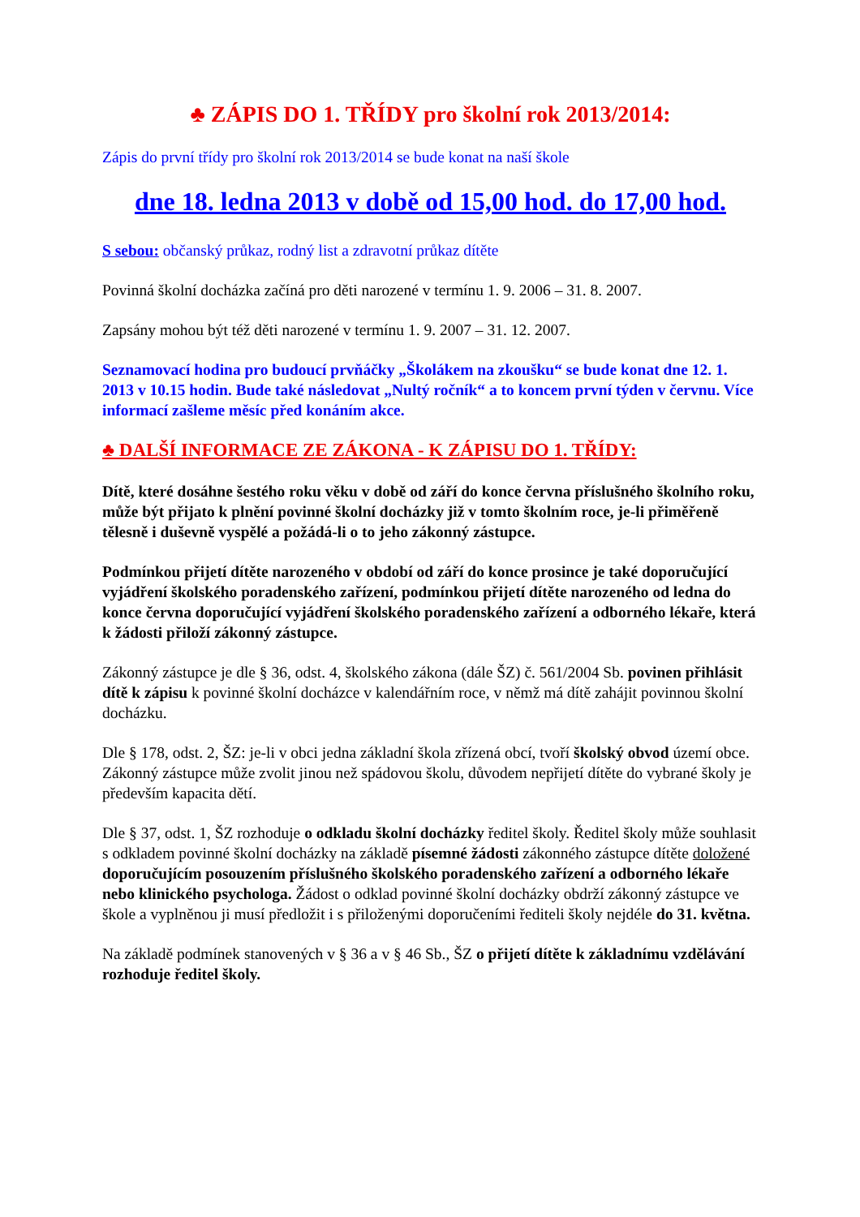♣ ZÁPIS DO 1. TŘÍDY pro školní rok 2013/2014:
Zápis do první třídy pro školní rok 2013/2014 se bude konat na naší škole
dne 18. ledna 2013 v době od 15,00 hod. do 17,00 hod.
S sebou: občanský průkaz, rodný list a zdravotní průkaz dítěte
Povinná školní docházka začíná pro děti narozené v termínu 1. 9. 2006 – 31. 8. 2007.
Zapsány mohou být též děti narozené v termínu 1. 9. 2007 – 31. 12. 2007.
Seznamovací hodina pro budoucí prvňáčky „Školákem na zkoušku“ se bude konat dne 12. 1. 2013 v 10.15 hodin. Bude také následovat „Nultý ročník“ a to koncem první týden v červnu. Více informací zašleme měsíc před konáním akce.
♣ DALŠÍ INFORMACE ZE ZÁKONA - K ZÁPISU DO 1. TŘÍDY:
Dítě, které dosáhne šestého roku věku v době od září do konce června příslušného školního roku, může být přijato k plnění povinné školní docházky již v tomto školním roce, je-li přiměřeně tělesně i duševně vyspělé a požádá-li o to jeho zákonný zástupce.
Podmínkou přijetí dítěte narozeného v období od září do konce prosince je také doporučující vyjádření školského poradenského zařízení, podmínkou přijetí dítěte narozeného od ledna do konce června doporučující vyjádření školského poradenského zařízení a odborného lékaře, která k žádosti přiloží zákonný zástupce.
Zákonný zástupce je dle § 36, odst. 4, školského zákona (dále ŠZ) č. 561/2004 Sb. povinen přihlásit dítě k zápisu k povinné školní docházce v kalendářním roce, v němž má dítě zahájit povinnou školní docházku.
Dle § 178, odst. 2, ŠZ: je-li v obci jedna základní škola zřízená obcí, tvoří školský obvod území obce. Zákonný zástupce může zvolit jinou než spádovou školu, důvodem nepřijetí dítěte do vybrané školy je především kapacita dětí.
Dle § 37, odst. 1, ŠZ rozhoduje o odkladu školní docházky ředitel školy. Ředitel školy může souhlasit s odkladem povinné školní docházky na základě písemné žádosti zákonného zástupce dítěte doložené doporučujícím posouzením příslušného školského poradenského zařízení a odborného lékaře nebo klinického psychologa. Žádost o odklad povinné školní docházky obdrží zákonný zástupce ve škole a vyplněnou ji musí předložit i s přiloženými doporučeními řediteli školy nejdéle do 31. května.
Na základě podmínek stanovených v § 36 a v § 46 Sb., ŠZ o přijetí dítěte k základnímu vzdělávání rozhoduje ředitel školy.